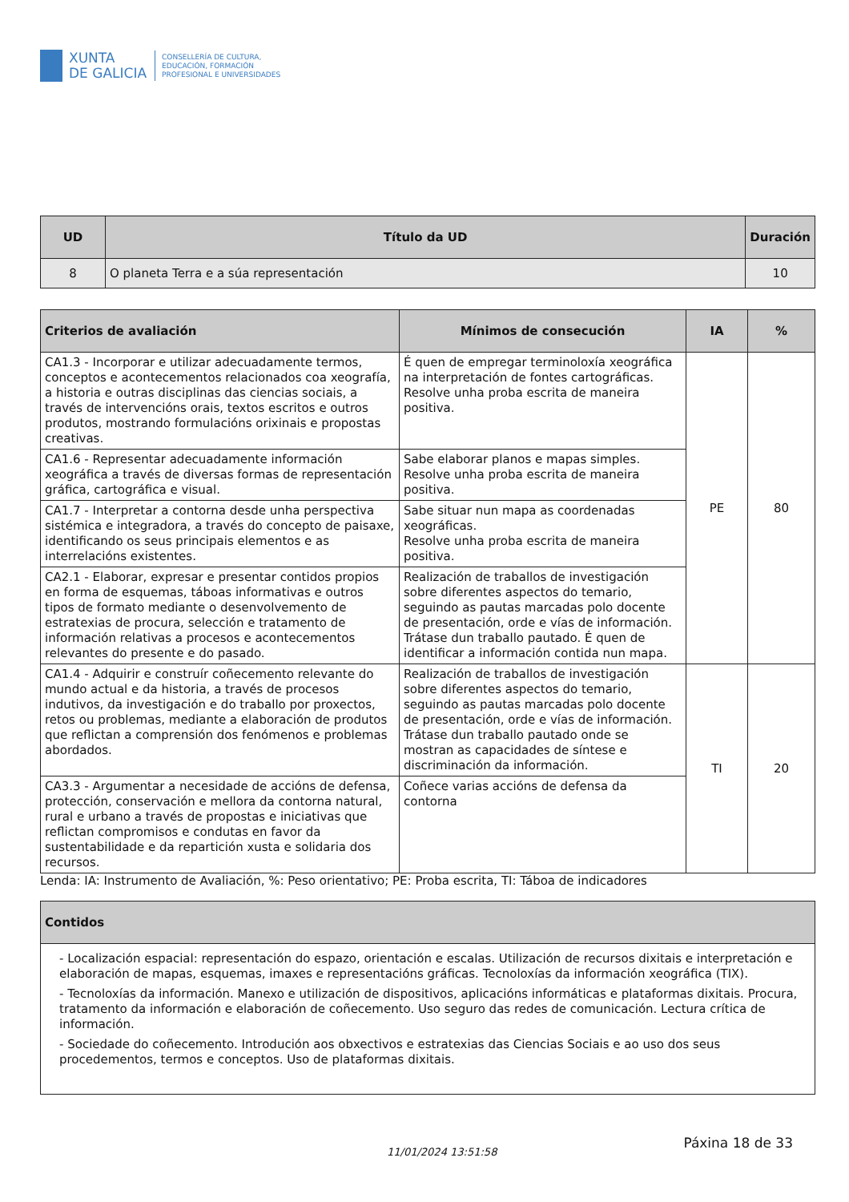XUNTA
DE GALICIA
CONSELLERÍA DE CULTURA,
EDUCACIÓN, FORMACIÓN
PROFESIONAL E UNIVERSIDADES
| UD | Título da UD | Duración |
| --- | --- | --- |
| 8 | O planeta Terra e a súa representación | 10 |
| Criterios de avaliación | Mínimos de consecución | IA | % |
| --- | --- | --- | --- |
| CA1.3 - Incorporar e utilizar adecuadamente termos, conceptos e acontecementos relacionados coa xeografía, a historia e outras disciplinas das ciencias sociais, a través de intervencións orais, textos escritos e outros produtos, mostrando formulacións orixinais e propostas creativas. | É quen de empregar terminoloxía xeográfica na interpretación de fontes cartográficas. Resolve unha proba escrita de maneira positiva. | PE | 80 |
| CA1.6 - Representar adecuadamente información xeográfica a través de diversas formas de representación gráfica, cartográfica e visual. | Sabe elaborar planos e mapas simples. Resolve unha proba escrita de maneira positiva. | | |
| CA1.7 - Interpretar a contorna desde unha perspectiva sistémica e integradora, a través do concepto de paisaxe, identificando os seus principais elementos e as interrelacións existentes. | Sabe situar nun mapa as coordenadas xeográficas. Resolve unha proba escrita de maneira positiva. | | |
| CA2.1 - Elaborar, expresar e presentar contidos propios en forma de esquemas, táboas informativas e outros tipos de formato mediante o desenvolvemento de estratexias de procura, selección e tratamento de información relativas a procesos e acontecementos relevantes do presente e do pasado. | Realización de traballos de investigación sobre diferentes aspectos do temario, seguindo as pautas marcadas polo docente de presentación, orde e vías de información. Trátase dun traballo pautado. É quen de identificar a información contida nun mapa. | | |
| CA1.4 - Adquirir e construír coñecemento relevante do mundo actual e da historia, a través de procesos indutivos, da investigación e do traballo por proxectos, retos ou problemas, mediante a elaboración de produtos que reflictan a comprensión dos fenómenos e problemas abordados. | Realización de traballos de investigación sobre diferentes aspectos do temario, seguindo as pautas marcadas polo docente de presentación, orde e vías de información. Trátase dun traballo pautado onde se mostran as capacidades de síntese e discriminación da información. | TI | 20 |
| CA3.3 - Argumentar a necesidade de accións de defensa, protección, conservación e mellora da contorna natural, rural e urbano a través de propostas e iniciativas que reflictan compromisos e condutas en favor da sustentabilidade e da repartición xusta e solidaria dos recursos. | Coñece varias accións de defensa da contorna | | |
Lenda: IA: Instrumento de Avaliación, %: Peso orientativo; PE: Proba escrita, TI: Táboa de indicadores
| Contidos |
| --- |
| - Localización espacial: representación do espazo, orientación e escalas. Utilización de recursos dixitais e interpretación e elaboración de mapas, esquemas, imaxes e representacións gráficas. Tecnoloxías da información xeográfica (TIX). - Tecnoloxías da información. Manexo e utilización de dispositivos, aplicacións informáticas e plataformas dixitais. Procura, tratamento da información e elaboración de coñecemento. Uso seguro das redes de comunicación. Lectura crítica de información. - Sociedade do coñecemento. Introdución aos obxectivos e estratexias das Ciencias Sociais e ao uso dos seus procedementos, termos e conceptos. Uso de plataformas dixitais. |
11/01/2024 13:51:58 Páxina 18 de 33